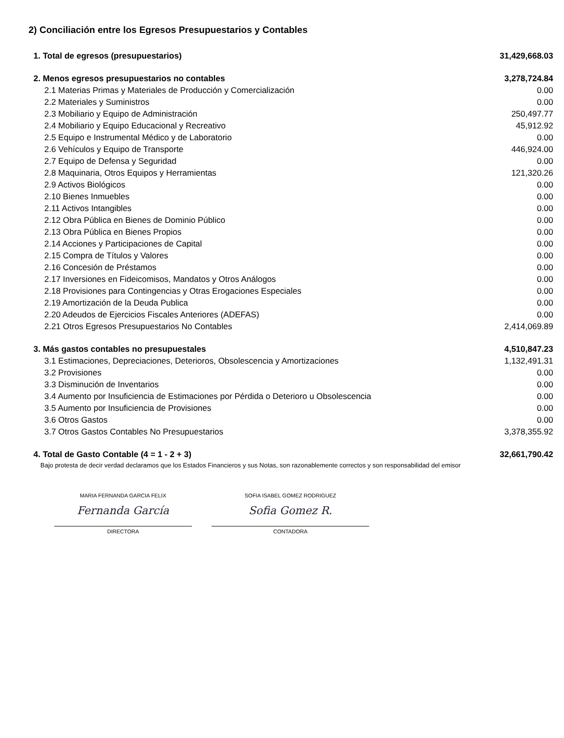2) Conciliación entre los Egresos Presupuestarios y Contables
| 1. Total de egresos (presupuestarios) | 31,429,668.03 |
| 2. Menos egresos presupuestarios no contables | 3,278,724.84 |
| 2.1 Materias Primas y Materiales de Producción y Comercialización | 0.00 |
| 2.2 Materiales y Suministros | 0.00 |
| 2.3 Mobiliario y Equipo de Administración | 250,497.77 |
| 2.4 Mobiliario y Equipo Educacional y Recreativo | 45,912.92 |
| 2.5 Equipo e Instrumental Médico y de Laboratorio | 0.00 |
| 2.6 Vehículos y Equipo de Transporte | 446,924.00 |
| 2.7 Equipo de Defensa y Seguridad | 0.00 |
| 2.8 Maquinaria, Otros Equipos y Herramientas | 121,320.26 |
| 2.9 Activos Biológicos | 0.00 |
| 2.10 Bienes Inmuebles | 0.00 |
| 2.11 Activos Intangibles | 0.00 |
| 2.12 Obra Pública en Bienes de Dominio Público | 0.00 |
| 2.13 Obra Pública en Bienes Propios | 0.00 |
| 2.14 Acciones y Participaciones de Capital | 0.00 |
| 2.15 Compra de Títulos y Valores | 0.00 |
| 2.16 Concesión de Préstamos | 0.00 |
| 2.17 Inversiones en Fideicomisos, Mandatos y Otros Análogos | 0.00 |
| 2.18 Provisiones para Contingencias y Otras Erogaciones Especiales | 0.00 |
| 2.19 Amortización de la Deuda Publica | 0.00 |
| 2.20 Adeudos de Ejercicios Fiscales Anteriores (ADEFAS) | 0.00 |
| 2.21 Otros Egresos Presupuestarios No Contables | 2,414,069.89 |
| 3. Más gastos contables no presupuestales | 4,510,847.23 |
| 3.1 Estimaciones, Depreciaciones, Deterioros, Obsolescencia y Amortizaciones | 1,132,491.31 |
| 3.2 Provisiones | 0.00 |
| 3.3 Disminución de Inventarios | 0.00 |
| 3.4 Aumento por Insuficiencia de Estimaciones por Pérdida o Deterioro u Obsolescencia | 0.00 |
| 3.5 Aumento por Insuficiencia de Provisiones | 0.00 |
| 3.6 Otros Gastos | 0.00 |
| 3.7 Otros Gastos Contables No Presupuestarios | 3,378,355.92 |
| 4. Total de Gasto Contable (4 = 1 - 2 + 3) | 32,661,790.42 |
Bajo protesta de decir verdad declaramos que los Estados Financieros y sus Notas, son razonablemente correctos y son responsabilidad del emisor
MARIA FERNANDA GARCIA FELIX
Fernanda García
DIRECTORA
SOFIA ISABEL GOMEZ RODRIGUEZ
Sofia Gomez R.
CONTADORA